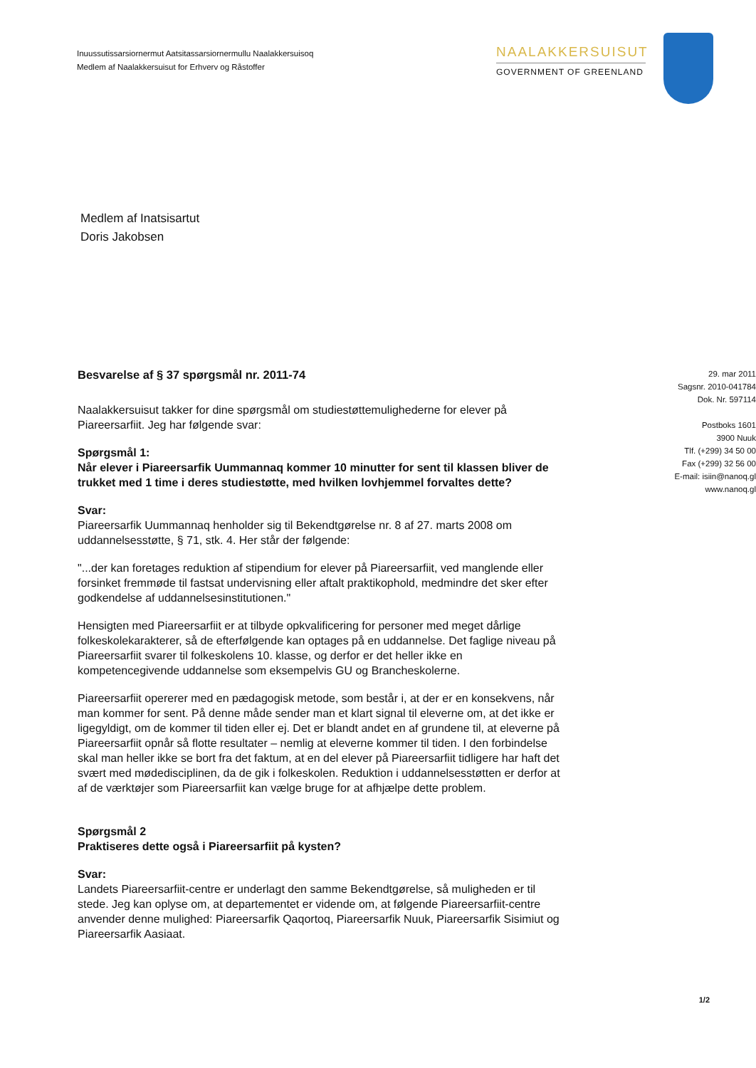Inuussutissarsiornermut Aatsitassarsiornermullu Naalakkersuisoq
Medlem af Naalakkersuisut for Erhverv og Råstoffer
NAALAKKERSUISUT
GOVERNMENT OF GREENLAND
Medlem af Inatsisartut
Doris Jakobsen
Besvarelse af § 37 spørgsmål nr. 2011-74
Naalakkersuisut takker for dine spørgsmål om studiestøttemulighederne for elever på Piareersarfiit. Jeg har følgende svar:
Spørgsmål 1:
Når elever i Piareersarfik Uummannaq kommer 10 minutter for sent til klassen bliver de trukket med 1 time i deres studiestøtte, med hvilken lovhjemmel forvaltes dette?
Svar:
Piareersarfik Uummannaq henholder sig til Bekendtgørelse nr. 8 af 27. marts 2008 om uddannelsesstøtte, § 71, stk. 4. Her står der følgende:
"...der kan foretages reduktion af stipendium for elever på Piareersarfiit, ved manglende eller forsinket fremmøde til fastsat undervisning eller aftalt praktikophold, medmindre det sker efter godkendelse af uddannelsesinstitutionen."
Hensigten med Piareersarfiit er at tilbyde opkvalificering for personer med meget dårlige folkeskolekarakterer, så de efterfølgende kan optages på en uddannelse. Det faglige niveau på Piareersarfiit svarer til folkeskolens 10. klasse, og derfor er det heller ikke en kompetencegivende uddannelse som eksempelvis GU og Brancheskolerne.
Piareersarfiit opererer med en pædagogisk metode, som består i, at der er en konsekvens, når man kommer for sent. På denne måde sender man et klart signal til eleverne om, at det ikke er ligegyldigt, om de kommer til tiden eller ej. Det er blandt andet en af grundene til, at eleverne på Piareersarfiit opnår så flotte resultater – nemlig at eleverne kommer til tiden. I den forbindelse skal man heller ikke se bort fra det faktum, at en del elever på Piareersarfiit tidligere har haft det svært med mødedisciplinen, da de gik i folkeskolen. Reduktion i uddannelsesstøtten er derfor at af de værktøjer som Piareersarfiit kan vælge bruge for at afhjælpe dette problem.
Spørgsmål 2
Praktiseres dette også i Piareersarfiit på kysten?
Svar:
Landets Piareersarfiit-centre er underlagt den samme Bekendtgørelse, så muligheden er til stede. Jeg kan oplyse om, at departementet er vidende om, at følgende Piareersarfiit-centre anvender denne mulighed: Piareersarfik Qaqortoq, Piareersarfik Nuuk, Piareersarfik Sisimiut og Piareersarfik Aasiaat.
29. mar 2011
Sagsnr. 2010-041784
Dok. Nr. 597114
Postboks 1601
3900 Nuuk
Tlf. (+299) 34 50 00
Fax (+299) 32 56 00
E-mail: isiin@nanoq.gl
www.nanoq.gl
1/2